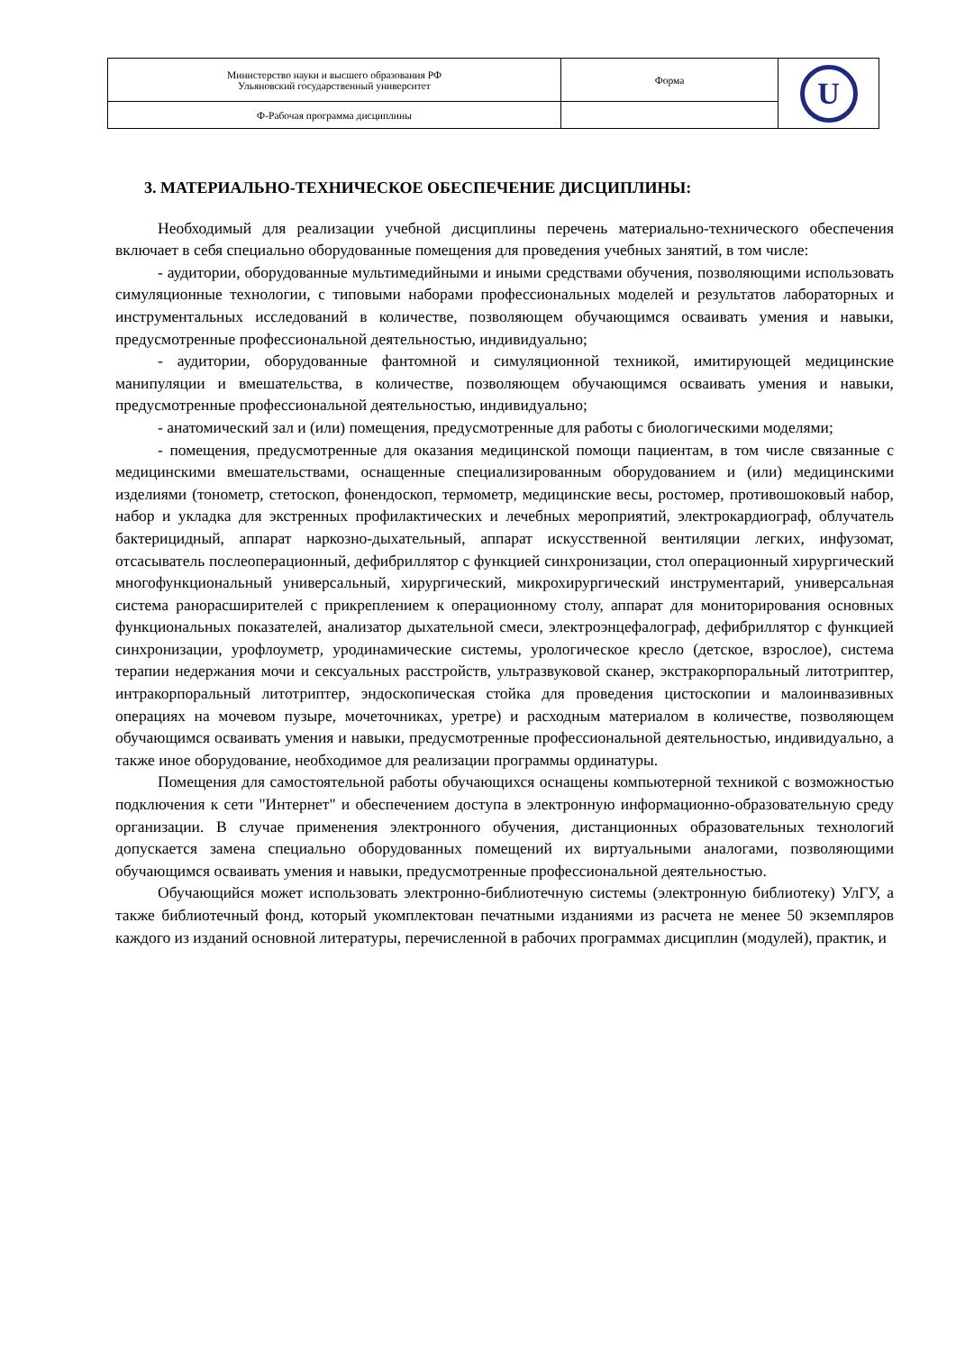| Министерство науки и высшего образования РФ Ульяновский государственный университет | Форма | U |
| Ф-Рабочая программа дисциплины | | |
3. МАТЕРИАЛЬНО-ТЕХНИЧЕСКОЕ ОБЕСПЕЧЕНИЕ ДИСЦИПЛИНЫ:
Необходимый для реализации учебной дисциплины перечень материально-технического обеспечения включает в себя специально оборудованные помещения для проведения учебных занятий, в том числе:
- аудитории, оборудованные мультимедийными и иными средствами обучения, позволяющими использовать симуляционные технологии, с типовыми наборами профессиональных моделей и результатов лабораторных и инструментальных исследований в количестве, позволяющем обучающимся осваивать умения и навыки, предусмотренные профессиональной деятельностью, индивидуально;
- аудитории, оборудованные фантомной и симуляционной техникой, имитирующей медицинские манипуляции и вмешательства, в количестве, позволяющем обучающимся осваивать умения и навыки, предусмотренные профессиональной деятельностью, индивидуально;
- анатомический зал и (или) помещения, предусмотренные для работы с биологическими моделями;
- помещения, предусмотренные для оказания медицинской помощи пациентам, в том числе связанные с медицинскими вмешательствами, оснащенные специализированным оборудованием и (или) медицинскими изделиями (тонометр, стетоскоп, фонендоскоп, термометр, медицинские весы, ростомер, противошоковый набор, набор и укладка для экстренных профилактических и лечебных мероприятий, электрокардиограф, облучатель бактерицидный, аппарат наркозно-дыхательный, аппарат искусственной вентиляции легких, инфузомат, отсасыватель послеоперационный, дефибриллятор с функцией синхронизации, стол операционный хирургический многофункциональный универсальный, хирургический, микрохирургический инструментарий, универсальная система ранорасширителей с прикреплением к операционному столу, аппарат для мониторирования основных функциональных показателей, анализатор дыхательной смеси, электроэнцефалограф, дефибриллятор с функцией синхронизации, урофлоуметр, уродинамические системы, урологическое кресло (детское, взрослое), система терапии недержания мочи и сексуальных расстройств, ультразвуковой сканер, экстракорпоральный литотриптер, интракорпоральный литотриптер, эндоскопическая стойка для проведения цистоскопии и малоинвазивных операциях на мочевом пузыре, мочеточниках, уретре) и расходным материалом в количестве, позволяющем обучающимся осваивать умения и навыки, предусмотренные профессиональной деятельностью, индивидуально, а также иное оборудование, необходимое для реализации программы ординатуры.
Помещения для самостоятельной работы обучающихся оснащены компьютерной техникой с возможностью подключения к сети "Интернет" и обеспечением доступа в электронную информационно-образовательную среду организации. В случае применения электронного обучения, дистанционных образовательных технологий допускается замена специально оборудованных помещений их виртуальными аналогами, позволяющими обучающимся осваивать умения и навыки, предусмотренные профессиональной деятельностью.
Обучающийся может использовать электронно-библиотечную системы (электронную библиотеку) УлГУ, а также библиотечный фонд, который укомплектован печатными изданиями из расчета не менее 50 экземпляров каждого из изданий основной литературы, перечисленной в рабочих программах дисциплин (модулей), практик, и